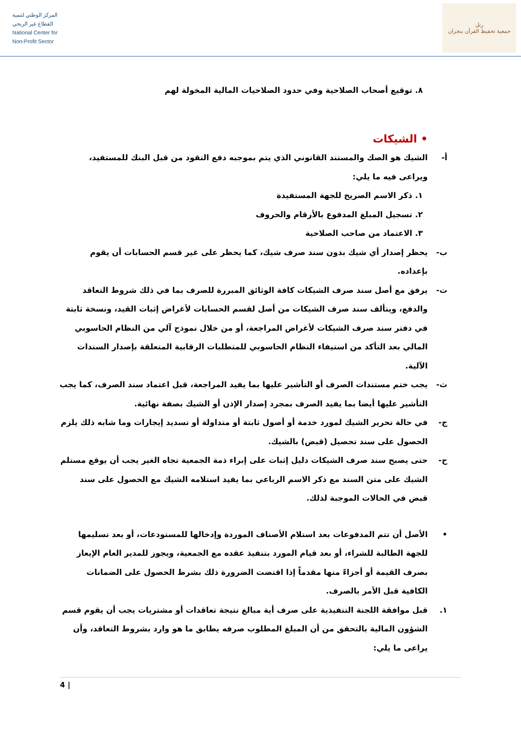المركز الوطني لتنمية
القطاع غير الربحي
National Center for
Non-Profit Sector
رتل
جمعية تحفيظ القرآن بنجران
٨. توقيع أصحاب الصلاحية وفي حدود الصلاحيات المالية المخولة لهم
• الشيكات
أ- الشيك هو الصك والمستند القانوني الذي يتم بموجبه دفع النقود من قبل البنك للمستفيد، ويراعى فيه ما يلي:
١. ذكر الاسم الصريح للجهة المستفيدة
٢. تسجيل المبلغ المدفوع بالأرقام والحروف
٣. الاعتماد من صاحب الصلاحية
ب- يحظر إصدار أي شيك بدون سند صرف شيك، كما يحظر على غير قسم الحسابات أن يقوم بإعداده.
ت- يرفق مع أصل سند صرف الشيكات كافة الوثائق المبررة للصرف بما في ذلك شروط التعاقد والدفع، ويتألف سند صرف الشيكات من أصل لقسم الحسابات لأغراض إثبات القيد، ونسخة ثابتة في دفتر سند صرف الشيكات لأغراض المراجعة، أو من خلال نموذج آلي من النظام الحاسوبي المالي بعد التأكد من استيفاء النظام الحاسوبي للمتطلبات الرقابية المتعلقة بإصدار السندات الآلية.
ث- يجب ختم مستندات الصرف أو التأشير عليها بما يفيد المراجعة، قبل اعتماد سند الصرف، كما يجب التأشير عليها أيضا بما يفيد الصرف بمجرد إصدار الإذن أو الشيك بصفة نهائية.
ج- في حالة تحرير الشيك لمورد خدمة أو أصول ثابتة أو متداولة أو تسديد إيجارات وما شابه ذلك يلزم الحصول على سند تحصيل (قبض) بالشيك.
ح- حتى يصبح سند صرف الشيكات دليل إثبات على إبراء ذمة الجمعية تجاه الغير يجب أن يوقع مستلم الشيك على متن السند مع ذكر الاسم الرباعي بما يفيد استلامه الشيك مع الحصول على سند قبض في الحالات الموجبة لذلك.
• الأصل أن تتم المدفوعات بعد استلام الأصناف الموردة وإدخالها للمستودعات، أو بعد تسليمها للجهة الطالبة للشراء، أو بعد قيام المورد بتنفيذ عقده مع الجمعية، ويجوز للمدير العام الإيعاز بصرف القيمة أو أجزاءً منها مقدماً إذا اقتضت الضرورة ذلك بشرط الحصول على الضمانات الكافية قبل الأمر بالصرف.
١. قبل موافقة اللجنة التنفيذية على صرف أية مبالغ نتيجة تعاقدات أو مشتريات يجب أن يقوم قسم الشؤون المالية بالتحقق من أن المبلغ المطلوب صرفه يطابق ما هو وارد بشروط التعاقد، وأن يراعى ما يلي:
4 |